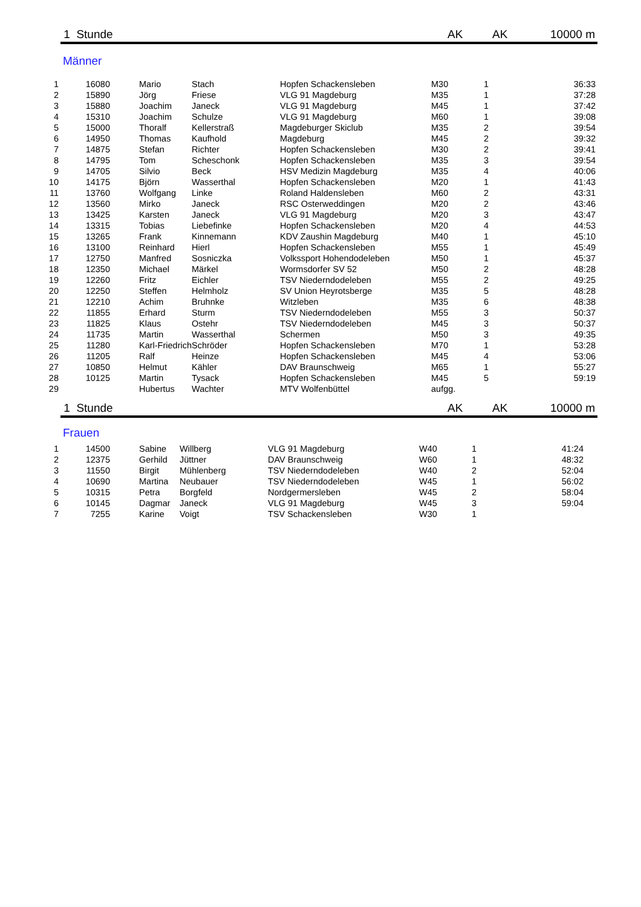1 Stunde AK AK 10000 m
Männer
| 1 | 16080 | Mario | Stach | Hopfen Schackensleben | M30 | 1 | 36:33 |
| 2 | 15890 | Jörg | Friese | VLG 91 Magdeburg | M35 | 1 | 37:28 |
| 3 | 15880 | Joachim | Janeck | VLG 91 Magdeburg | M45 | 1 | 37:42 |
| 4 | 15310 | Joachim | Schulze | VLG 91 Magdeburg | M60 | 1 | 39:08 |
| 5 | 15000 | Thoralf | Kellerstraß | Magdeburger Skiclub | M35 | 2 | 39:54 |
| 6 | 14950 | Thomas | Kaufhold | Magdeburg | M45 | 2 | 39:32 |
| 7 | 14875 | Stefan | Richter | Hopfen Schackensleben | M30 | 2 | 39:41 |
| 8 | 14795 | Tom | Scheschonk | Hopfen Schackensleben | M35 | 3 | 39:54 |
| 9 | 14705 | Silvio | Beck | HSV Medizin Magdeburg | M35 | 4 | 40:06 |
| 10 | 14175 | Björn | Wasserthal | Hopfen Schackensleben | M20 | 1 | 41:43 |
| 11 | 13760 | Wolfgang | Linke | Roland Haldensleben | M60 | 2 | 43:31 |
| 12 | 13560 | Mirko | Janeck | RSC Osterweddingen | M20 | 2 | 43:46 |
| 13 | 13425 | Karsten | Janeck | VLG 91 Magdeburg | M20 | 3 | 43:47 |
| 14 | 13315 | Tobias | Liebefinke | Hopfen Schackensleben | M20 | 4 | 44:53 |
| 15 | 13265 | Frank | Kinnemann | KDV Zaushin Magdeburg | M40 | 1 | 45:10 |
| 16 | 13100 | Reinhard | Hierl | Hopfen Schackensleben | M55 | 1 | 45:49 |
| 17 | 12750 | Manfred | Sosniczka | Volkssport Hohendodeleben | M50 | 1 | 45:37 |
| 18 | 12350 | Michael | Märkel | Wormsdorfer SV 52 | M50 | 2 | 48:28 |
| 19 | 12260 | Fritz | Eichler | TSV Niederndodeleben | M55 | 2 | 49:25 |
| 20 | 12250 | Steffen | Helmholz | SV Union Heyrotsberge | M35 | 5 | 48:28 |
| 21 | 12210 | Achim | Bruhnke | Witzleben | M35 | 6 | 48:38 |
| 22 | 11855 | Erhard | Sturm | TSV Niederndodeleben | M55 | 3 | 50:37 |
| 23 | 11825 | Klaus | Ostehr | TSV Niederndodeleben | M45 | 3 | 50:37 |
| 24 | 11735 | Martin | Wasserthal | Schermen | M50 | 3 | 49:35 |
| 25 | 11280 | Karl-Friedrich | Schröder | Hopfen Schackensleben | M70 | 1 | 53:28 |
| 26 | 11205 | Ralf | Heinze | Hopfen Schackensleben | M45 | 4 | 53:06 |
| 27 | 10850 | Helmut | Kähler | DAV Braunschweig | M65 | 1 | 55:27 |
| 28 | 10125 | Martin | Tysack | Hopfen Schackensleben | M45 | 5 | 59:19 |
| 29 | | Hubertus | Wachter | MTV Wolfenbüttel | aufgg. | | |
1 Stunde AK AK 10000 m
Frauen
| 1 | 14500 | Sabine | Willberg | VLG 91 Magdeburg | W40 | 1 | 41:24 |
| 2 | 12375 | Gerhild | Jüttner | DAV Braunschweig | W60 | 1 | 48:32 |
| 3 | 11550 | Birgit | Mühlenberg | TSV Niederndodeleben | W40 | 2 | 52:04 |
| 4 | 10690 | Martina | Neubauer | TSV Niederndodeleben | W45 | 1 | 56:02 |
| 5 | 10315 | Petra | Borgfeld | Nordgermersleben | W45 | 2 | 58:04 |
| 6 | 10145 | Dagmar | Janeck | VLG 91 Magdeburg | W45 | 3 | 59:04 |
| 7 | 7255 | Karine | Voigt | TSV Schackensleben | W30 | 1 | |